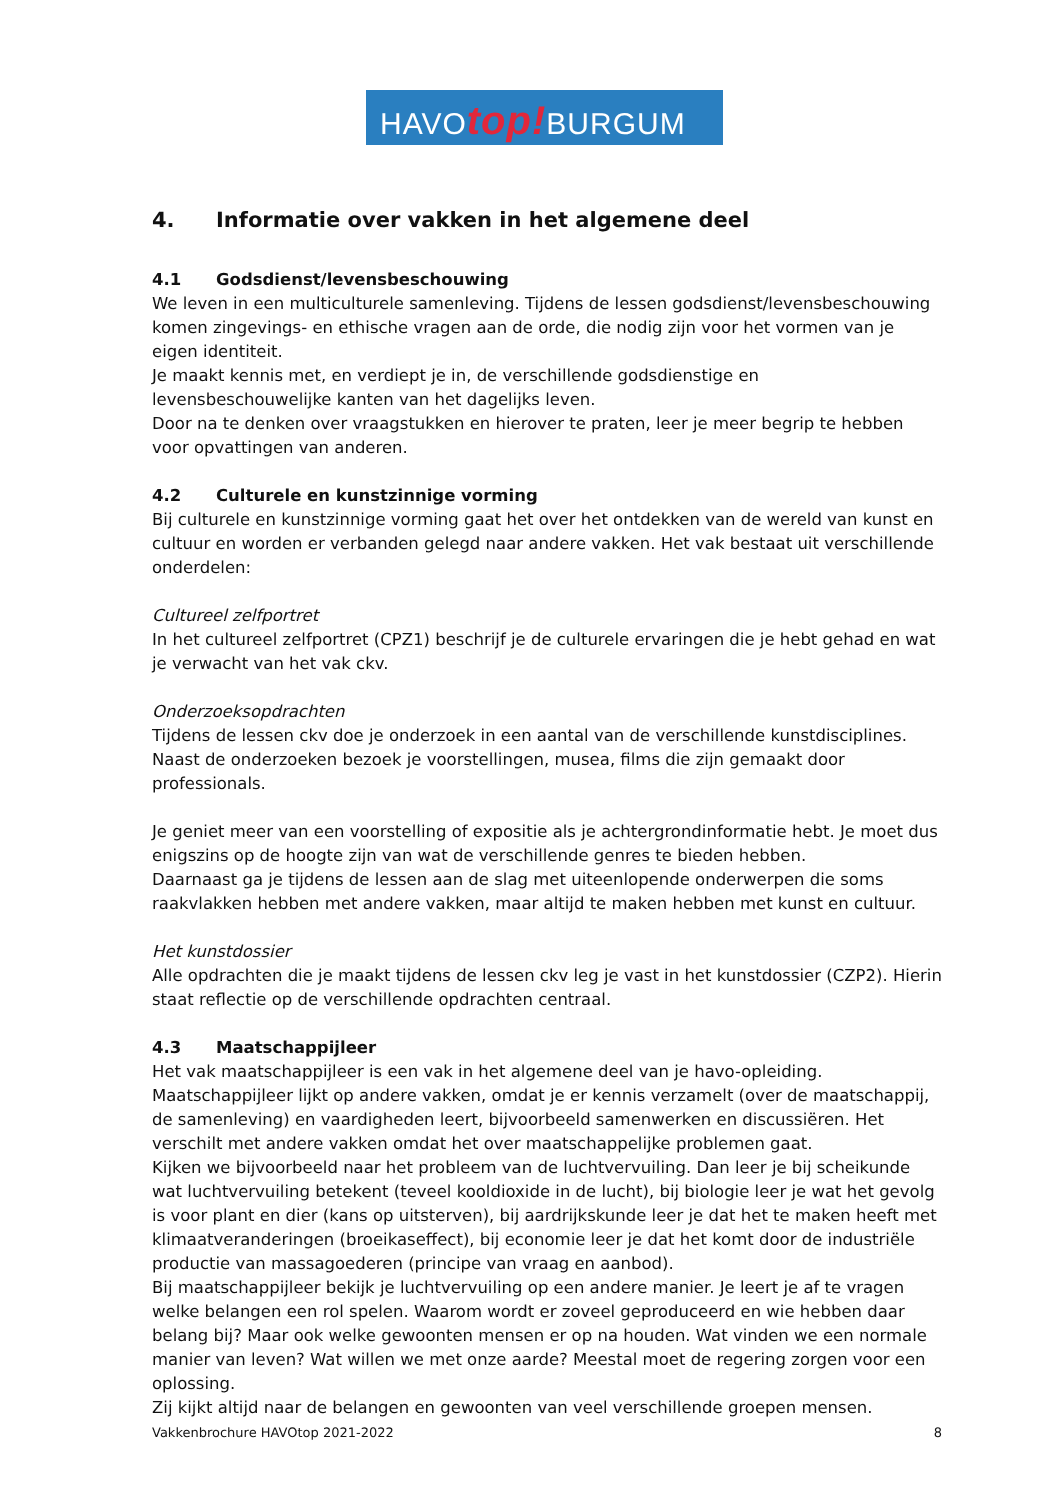HAVOtop!BURGUM
4. Informatie over vakken in het algemene deel
4.1 Godsdienst/levensbeschouwing
We leven in een multiculturele samenleving. Tijdens de lessen godsdienst/levensbeschouwing komen zingevings- en ethische vragen aan de orde, die nodig zijn voor het vormen van je eigen identiteit.
Je maakt kennis met, en verdiept je in, de verschillende godsdienstige en levensbeschouwelijke kanten van het dagelijks leven.
Door na te denken over vraagstukken en hierover te praten, leer je meer begrip te hebben voor opvattingen van anderen.
4.2 Culturele en kunstzinnige vorming
Bij culturele en kunstzinnige vorming gaat het over het ontdekken van de wereld van kunst en cultuur en worden er verbanden gelegd naar andere vakken. Het vak bestaat uit verschillende onderdelen:
Cultureel zelfportret
In het cultureel zelfportret (CPZ1) beschrijf je de culturele ervaringen die je hebt gehad en wat je verwacht van het vak ckv.
Onderzoeksopdrachten
Tijdens de lessen ckv doe je onderzoek in een aantal van de verschillende kunstdisciplines. Naast de onderzoeken bezoek je voorstellingen, musea, films die zijn gemaakt door professionals.
Je geniet meer van een voorstelling of expositie als je achtergrondinformatie hebt. Je moet dus enigszins op de hoogte zijn van wat de verschillende genres te bieden hebben.
Daarnaast ga je tijdens de lessen aan de slag met uiteenlopende onderwerpen die soms raakvlakken hebben met andere vakken, maar altijd te maken hebben met kunst en cultuur.
Het kunstdossier
Alle opdrachten die je maakt tijdens de lessen ckv leg je vast in het kunstdossier (CZP2). Hierin staat reflectie op de verschillende opdrachten centraal.
4.3 Maatschappijleer
Het vak maatschappijleer is een vak in het algemene deel van je havo-opleiding. Maatschappijleer lijkt op andere vakken, omdat je er kennis verzamelt (over de maatschappij, de samenleving) en vaardigheden leert, bijvoorbeeld samenwerken en discussiëren. Het verschilt met andere vakken omdat het over maatschappelijke problemen gaat.
Kijken we bijvoorbeeld naar het probleem van de luchtvervuiling. Dan leer je bij scheikunde wat luchtvervuiling betekent (teveel kooldioxide in de lucht), bij biologie leer je wat het gevolg is voor plant en dier (kans op uitsterven), bij aardrijkskunde leer je dat het te maken heeft met klimaatveranderingen (broeikaseffect), bij economie leer je dat het komt door de industriële productie van massagoederen (principe van vraag en aanbod).
Bij maatschappijleer bekijk je luchtvervuiling op een andere manier. Je leert je af te vragen welke belangen een rol spelen. Waarom wordt er zoveel geproduceerd en wie hebben daar belang bij? Maar ook welke gewoonten mensen er op na houden. Wat vinden we een normale manier van leven? Wat willen we met onze aarde? Meestal moet de regering zorgen voor een oplossing.
Zij kijkt altijd naar de belangen en gewoonten van veel verschillende groepen mensen.
Vakkenbrochure HAVOtop 2021-2022 8